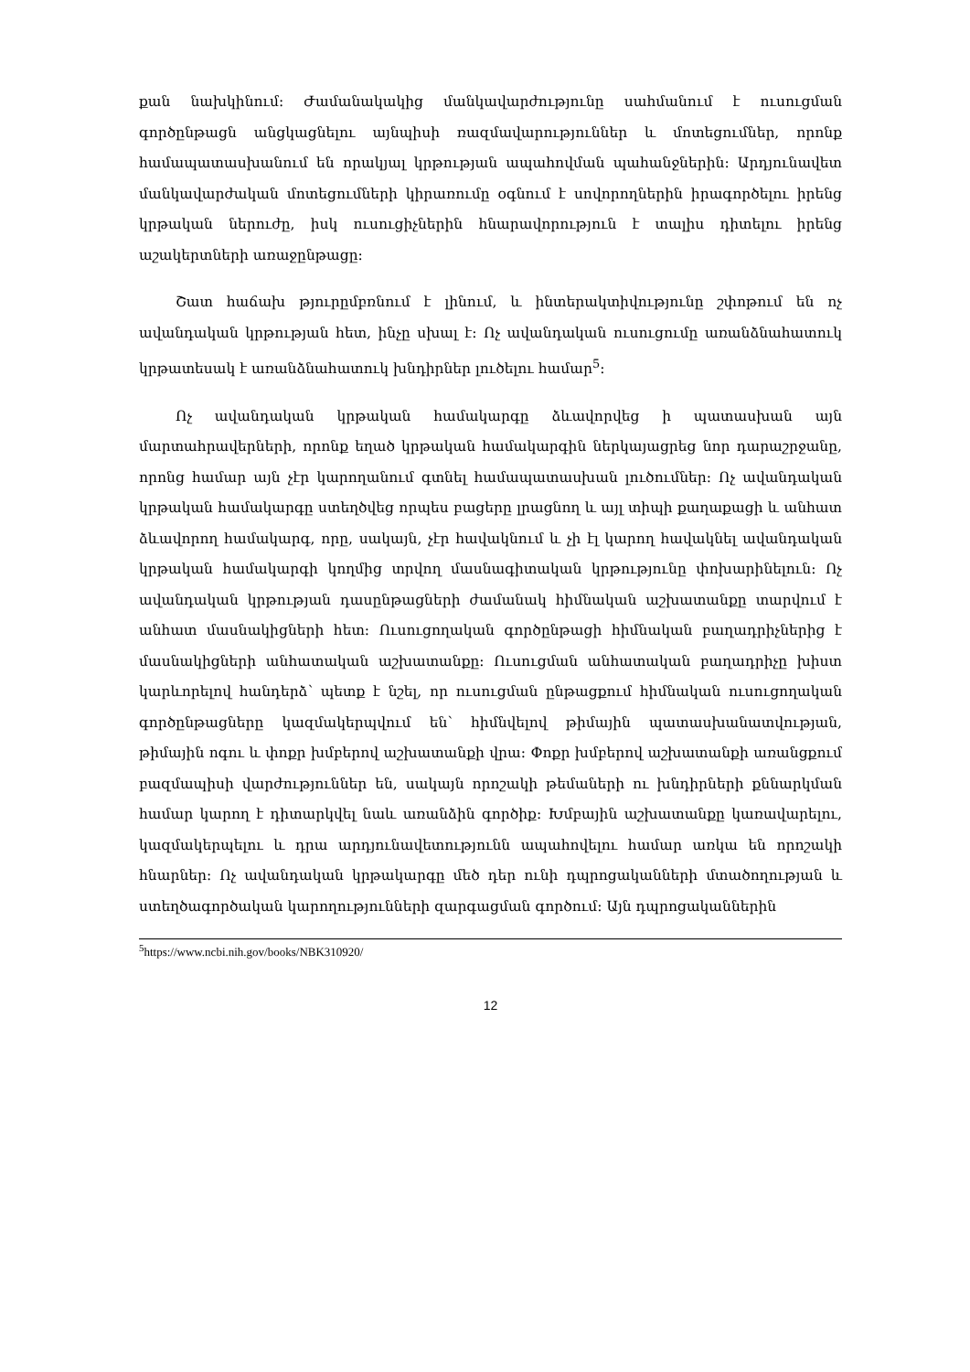քան նախկինում: Ժամանակակից մանկավարժությունը սահմանում է ուսուցման գործընթացն անցկացնելու այնպիսի ռազմավարություններ և մոտեցումներ, որոնք համապատասխանում են որակյալ կրթության ապահովման պահանջներին: Արդյունավետ մանկավարժական մոտեցումների կիրառումը օգնում է սովորողներին իրագործելու իրենց կրթական ներուժը, իսկ ուսուցիչներին հնարավորություն է տալիս դիտելու իրենց աշակերտների առաջընթացը:
Շատ հաճախ թյուրըմբռնում է լինում, և ինտերակտիվությունը շփոթում են ոչ ավանդական կրթության հետ, ինչը սխալ է: Ոչ ավանդական ուսուցումը առանձնահատուկ կրթատեսակ է առանձնահատուկ խնդիրներ լուծելու համար<sup>5</sup>:
Ոչ ավանդական կրթական համակարգը ձևավորվեց ի պատասխան այն մարտահրավերների, որոնք եղած կրթական համակարգին ներկայացրեց նոր դարաշրջանը, որոնց համար այն չէր կարողանում գտնել համապատասխան լուծումներ: Ոչ ավանդական կրթական համակարգը ստեղծվեց որպես բացերը լրացնող և այլ տիպի քաղաքացի և անհատ ձևավորող համակարգ, որը, սակայն, չէր հավակնում և չի էլ կարող հավակնել ավանդական կրթական համակարգի կողմից տրվող մասնագիտական կրթությունը փոխարինելուն: Ոչ ավանդական կրթության դասընթացների ժամանակ հիմնական աշխատանքը տարվում է անհատ մասնակիցների հետ: Ուսուցողական գործընթացի հիմնական բաղադրիչներից է մասնակիցների անհատական աշխատանքը: Ուսուցման անհատական բաղադրիչը խիստ կարևորելով հանդերձ՝ պետք է նշել, որ ուսուցման ընթացքում հիմնական ուսուցողական գործընթացները կազմակերպվում են՝ հիմնվելով թիմային պատասխանատվության, թիմային ոգու և փոքր խմբերով աշխատանքի վրա: Փոքր խմբերով աշխատանքի առանցքում բազմապիսի վարժություններ են, սակայն որոշակի թեմաների ու խնդիրների քննարկման համար կարող է դիտարկվել նաև առանձին գործիք: Խմբային աշխատանքը կառավարելու, կազմակերպելու և դրա արդյունավետությունն ապահովելու համար առկա են որոշակի հնարներ: Ոչ ավանդական կրթակարգը մեծ դեր ունի դպրոցականների մտածողության և ստեղծագործական կարողությունների զարգացման գործում: Այն դպրոցականներին
<sup>5</sup> https://www.ncbi.nih.gov/books/NBK310920/
12